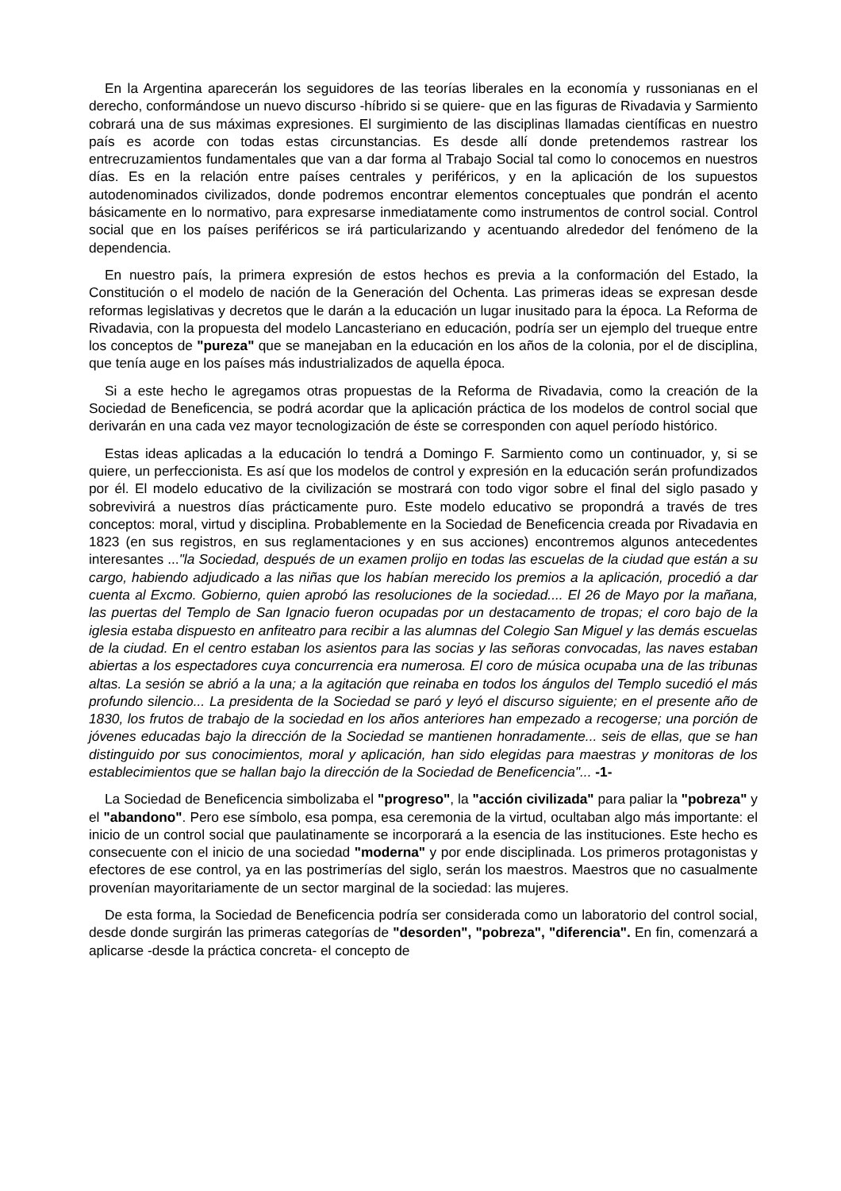En la Argentina aparecerán los seguidores de las teorías liberales en la economía y russonianas en el derecho, conformándose un nuevo discurso -híbrido si se quiere- que en las figuras de Rivadavia y Sarmiento cobrará una de sus máximas expresiones. El surgimiento de las disciplinas llamadas científicas en nuestro país es acorde con todas estas circunstancias. Es desde allí donde pretendemos rastrear los entrecruzamientos fundamentales que van a dar forma al Trabajo Social tal como lo conocemos en nuestros días. Es en la relación entre países centrales y periféricos, y en la aplicación de los supuestos autodenominados civilizados, donde podremos encontrar elementos conceptuales que pondrán el acento básicamente en lo normativo, para expresarse inmediatamente como instrumentos de control social. Control social que en los países periféricos se irá particularizando y acentuando alrededor del fenómeno de la dependencia.
En nuestro país, la primera expresión de estos hechos es previa a la conformación del Estado, la Constitución o el modelo de nación de la Generación del Ochenta. Las primeras ideas se expresan desde reformas legislativas y decretos que le darán a la educación un lugar inusitado para la época. La Reforma de Rivadavia, con la propuesta del modelo Lancasteriano en educación, podría ser un ejemplo del trueque entre los conceptos de "pureza" que se manejaban en la educación en los años de la colonia, por el de disciplina, que tenía auge en los países más industrializados de aquella época.
Si a este hecho le agregamos otras propuestas de la Reforma de Rivadavia, como la creación de la Sociedad de Beneficencia, se podrá acordar que la aplicación práctica de los modelos de control social que derivarán en una cada vez mayor tecnologización de éste se corresponden con aquel período histórico.
Estas ideas aplicadas a la educación lo tendrá a Domingo F. Sarmiento como un continuador, y, si se quiere, un perfeccionista. Es así que los modelos de control y expresión en la educación serán profundizados por él. El modelo educativo de la civilización se mostrará con todo vigor sobre el final del siglo pasado y sobrevivirá a nuestros días prácticamente puro. Este modelo educativo se propondrá a través de tres conceptos: moral, virtud y disciplina. Probablemente en la Sociedad de Beneficencia creada por Rivadavia en 1823 (en sus registros, en sus reglamentaciones y en sus acciones) encontremos algunos antecedentes interesantes ..."la Sociedad, después de un examen prolijo en todas las escuelas de la ciudad que están a su cargo, habiendo adjudicado a las niñas que los habían merecido los premios a la aplicación, procedió a dar cuenta al Excmo. Gobierno, quien aprobó las resoluciones de la sociedad.... El 26 de Mayo por la mañana, las puertas del Templo de San Ignacio fueron ocupadas por un destacamento de tropas; el coro bajo de la iglesia estaba dispuesto en anfiteatro para recibir a las alumnas del Colegio San Miguel y las demás escuelas de la ciudad. En el centro estaban los asientos para las socias y las señoras convocadas, las naves estaban abiertas a los espectadores cuya concurrencia era numerosa. El coro de música ocupaba una de las tribunas altas. La sesión se abrió a la una; a la agitación que reinaba en todos los ángulos del Templo sucedió el más profundo silencio... La presidenta de la Sociedad se paró y leyó el discurso siguiente; en el presente año de 1830, los frutos de trabajo de la sociedad en los años anteriores han empezado a recogerse; una porción de jóvenes educadas bajo la dirección de la Sociedad se mantienen honradamente... seis de ellas, que se han distinguido por sus conocimientos, moral y aplicación, han sido elegidas para maestras y monitoras de los establecimientos que se hallan bajo la dirección de la Sociedad de Beneficencia"... -1-
La Sociedad de Beneficencia simbolizaba el "progreso", la "acción civilizada" para paliar la "pobreza" y el "abandono". Pero ese símbolo, esa pompa, esa ceremonia de la virtud, ocultaban algo más importante: el inicio de un control social que paulatinamente se incorporará a la esencia de las instituciones. Este hecho es consecuente con el inicio de una sociedad "moderna" y por ende disciplinada. Los primeros protagonistas y efectores de ese control, ya en las postrimerías del siglo, serán los maestros. Maestros que no casualmente provenían mayoritariamente de un sector marginal de la sociedad: las mujeres.
De esta forma, la Sociedad de Beneficencia podría ser considerada como un laboratorio del control social, desde donde surgirán las primeras categorías de "desorden", "pobreza", "diferencia". En fin, comenzará a aplicarse -desde la práctica concreta- el concepto de